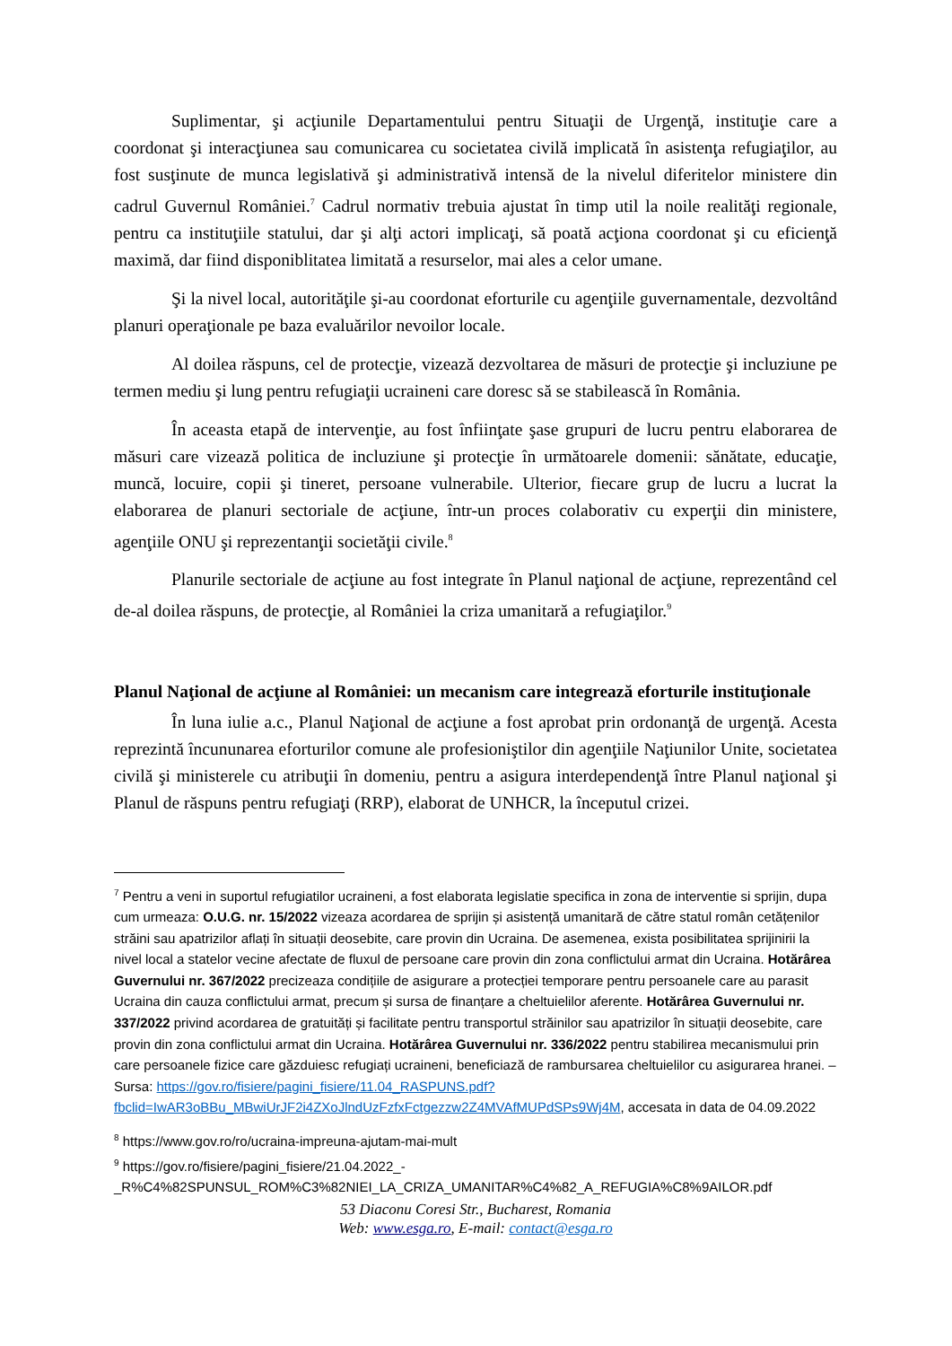Suplimentar, şi acţiunile Departamentului pentru Situaţii de Urgenţă, instituţie care a coordonat şi interacţiunea sau comunicarea cu societatea civilă implicată în asistenţa refugiaţilor, au fost susţinute de munca legislativă şi administrativă intensă de la nivelul diferitelor ministere din cadrul Guvernul României.<sup>7</sup> Cadrul normativ trebuia ajustat în timp util la noile realităţi regionale, pentru ca instituţiile statului, dar şi alţi actori implicaţi, să poată acţiona coordonat şi cu eficienţă maximă, dar fiind disponiblitatea limitată a resurselor, mai ales a celor umane.
Şi la nivel local, autorităţile şi-au coordonat eforturile cu agenţiile guvernamentale, dezvoltând planuri operaţionale pe baza evaluărilor nevoilor locale.
Al doilea răspuns, cel de protecţie, vizează dezvoltarea de măsuri de protecţie şi incluziune pe termen mediu şi lung pentru refugiaţii ucraineni care doresc să se stabilească în România.
În aceasta etapă de intervenţie, au fost înfiinţate şase grupuri de lucru pentru elaborarea de măsuri care vizează politica de incluziune şi protecţie în următoarele domenii: sănătate, educaţie, muncă, locuire, copii şi tineret, persoane vulnerabile. Ulterior, fiecare grup de lucru a lucrat la elaborarea de planuri sectoriale de acţiune, într-un proces colaborativ cu experţii din ministere, agenţiile ONU şi reprezentanţii societăţii civile.<sup>8</sup>
Planurile sectoriale de acţiune au fost integrate în Planul naţional de acţiune, reprezentând cel de-al doilea răspuns, de protecţie, al României la criza umanitară a refugiaţilor.<sup>9</sup>
Planul Naţional de acţiune al României: un mecanism care integrează eforturile instituţionale
În luna iulie a.c., Planul Naţional de acţiune a fost aprobat prin ordonanţă de urgenţă. Acesta reprezintă încununarea eforturilor comune ale profesioniştilor din agenţiile Naţiunilor Unite, societatea civilă şi ministerele cu atribuţii în domeniu, pentru a asigura interdependenţă între Planul naţional şi Planul de răspuns pentru refugiaţi (RRP), elaborat de UNHCR, la începutul crizei.
<sup>7</sup> Pentru a veni in suportul refugiatilor ucraineni, a fost elaborata legislatie specifica in zona de interventie si sprijin, dupa cum urmeaza: O.U.G. nr. 15/2022 vizeaza acordarea de sprijin și asistență umanitară de către statul român cetățenilor străini sau apatrizilor aflați în situații deosebite, care provin din Ucraina. De asemenea, exista posibilitatea sprijinirii la nivel local a statelor vecine afectate de fluxul de persoane care provin din zona conflictului armat din Ucraina. Hotărârea Guvernului nr. 367/2022 precizeaza condițiile de asigurare a protecției temporare pentru persoanele care au parasit Ucraina din cauza conflictului armat, precum și sursa de finanțare a cheltuielilor aferente. Hotărârea Guvernului nr. 337/2022 privind acordarea de gratuități și facilitate pentru transportul străinilor sau apatrizilor în situații deosebite, care provin din zona conflictului armat din Ucraina. Hotărârea Guvernului nr. 336/2022 pentru stabilirea mecanismului prin care persoanele fizice care găzduiesc refugiați ucraineni, beneficiază de rambursarea cheltuielilor cu asigurarea hranei. – Sursa: https://gov.ro/fisiere/pagini_fisiere/11.04_RASPUNS.pdf?fbclid=IwAR3oBBu_MBwiUrJF2i4ZXoJlndUzFzfxFctgezzw2Z4MVAfMUPdSPs9Wj4M, accesata in data de 04.09.2022
<sup>8</sup> https://www.gov.ro/ro/ucraina-impreuna-ajutam-mai-mult
<sup>9</sup> https://gov.ro/fisiere/pagini_fisiere/21.04.2022_-_R%C4%82SPUNSUL_ROM%C3%82NIEI_LA_CRIZA_UMANITAR%C4%82_A_REFUGIA%C8%9AILOR.pdf
53 Diaconu Coresi Str., Bucharest, Romania
Web: www.esga.ro, E-mail: contact@esga.ro